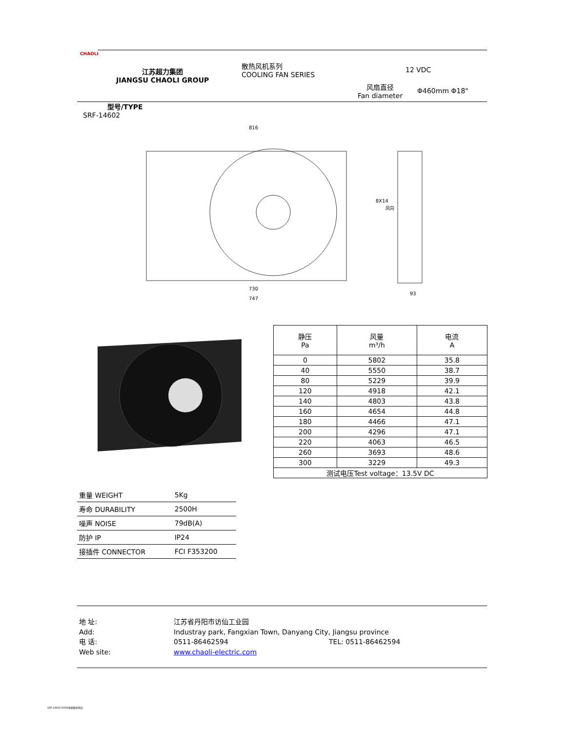CHAOLI
江苏超力集团
JIANGSU CHAOLI GROUP
散热风机系列
COOLING FAN SERIES
12 VDC
风扇直径
Fan diameter
Φ460mm Φ18"
型号/TYPE
SRF-14602
816
730
747
8X14
风向
93
| 静压 Pa | 风量 m³/h | 电流 A |
| --- | --- | --- |
| 0 | 5802 | 35.8 |
| 40 | 5550 | 38.7 |
| 80 | 5229 | 39.9 |
| 120 | 4918 | 42.1 |
| 140 | 4803 | 43.8 |
| 160 | 4654 | 44.8 |
| 180 | 4466 | 47.1 |
| 200 | 4296 | 47.1 |
| 220 | 4063 | 46.5 |
| 260 | 3693 | 48.6 |
| 300 | 3229 | 49.3 |
| 测试电压Test voltage：13.5V DC | | |
| 重量 WEIGHT | 5Kg |
| 寿命 DURABILITY | 2500H |
| 噪声 NOISE | 79dB(A) |
| 防护 IP | IP24 |
| 接插件 CONNECTOR | FCI F353200 |
地 址:
江苏省丹阳市访仙工业园
Add:
Industray park, Fangxian Town, Danyang City, Jiangsu province
电 话:
0511-86462594
TEL: 0511-86462594
Web site:
www.chaoli-electric.com
SRF-14602 600W无刷散热风扇